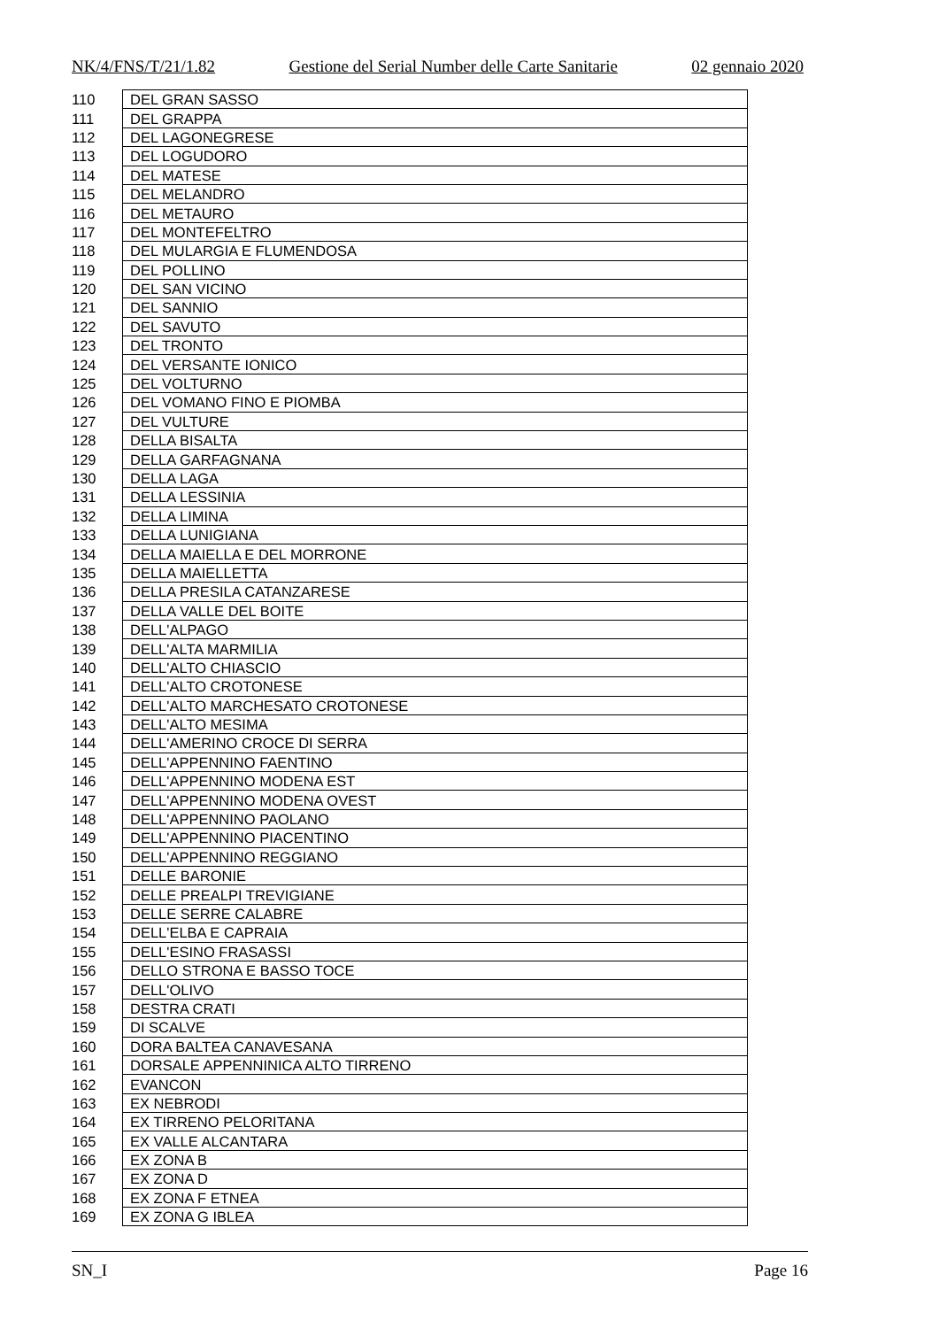NK/4/FNS/T/21/1.82 Gestione del Serial Number delle Carte Sanitarie 02 gennaio 2020
| 110 | DEL GRAN SASSO |
| 111 | DEL GRAPPA |
| 112 | DEL LAGONEGRESE |
| 113 | DEL LOGUDORO |
| 114 | DEL MATESE |
| 115 | DEL MELANDRO |
| 116 | DEL METAURO |
| 117 | DEL MONTEFELTRO |
| 118 | DEL MULARGIA E FLUMENDOSA |
| 119 | DEL POLLINO |
| 120 | DEL SAN VICINO |
| 121 | DEL SANNIO |
| 122 | DEL SAVUTO |
| 123 | DEL TRONTO |
| 124 | DEL VERSANTE IONICO |
| 125 | DEL VOLTURNO |
| 126 | DEL VOMANO FINO E PIOMBA |
| 127 | DEL VULTURE |
| 128 | DELLA BISALTA |
| 129 | DELLA GARFAGNANA |
| 130 | DELLA LAGA |
| 131 | DELLA LESSINIA |
| 132 | DELLA LIMINA |
| 133 | DELLA LUNIGIANA |
| 134 | DELLA MAIELLA E DEL MORRONE |
| 135 | DELLA MAIELLETTA |
| 136 | DELLA PRESILA CATANZARESE |
| 137 | DELLA VALLE DEL BOITE |
| 138 | DELL'ALPAGO |
| 139 | DELL'ALTA MARMILIA |
| 140 | DELL'ALTO CHIASCIO |
| 141 | DELL'ALTO CROTONESE |
| 142 | DELL'ALTO MARCHESATO CROTONESE |
| 143 | DELL'ALTO MESIMA |
| 144 | DELL'AMERINO CROCE DI SERRA |
| 145 | DELL'APPENNINO FAENTINO |
| 146 | DELL'APPENNINO MODENA EST |
| 147 | DELL'APPENNINO MODENA OVEST |
| 148 | DELL'APPENNINO PAOLANO |
| 149 | DELL'APPENNINO PIACENTINO |
| 150 | DELL'APPENNINO REGGIANO |
| 151 | DELLE BARONIE |
| 152 | DELLE PREALPI TREVIGIANE |
| 153 | DELLE SERRE CALABRE |
| 154 | DELL'ELBA E CAPRAIA |
| 155 | DELL'ESINO FRASASSI |
| 156 | DELLO STRONA E BASSO TOCE |
| 157 | DELL'OLIVO |
| 158 | DESTRA CRATI |
| 159 | DI SCALVE |
| 160 | DORA BALTEA CANAVESANA |
| 161 | DORSALE APPENNINICA ALTO TIRRENO |
| 162 | EVANCON |
| 163 | EX NEBRODI |
| 164 | EX TIRRENO PELORITANA |
| 165 | EX VALLE ALCANTARA |
| 166 | EX ZONA B |
| 167 | EX ZONA D |
| 168 | EX ZONA F ETNEA |
| 169 | EX ZONA G IBLEA |
SN_I Page 16